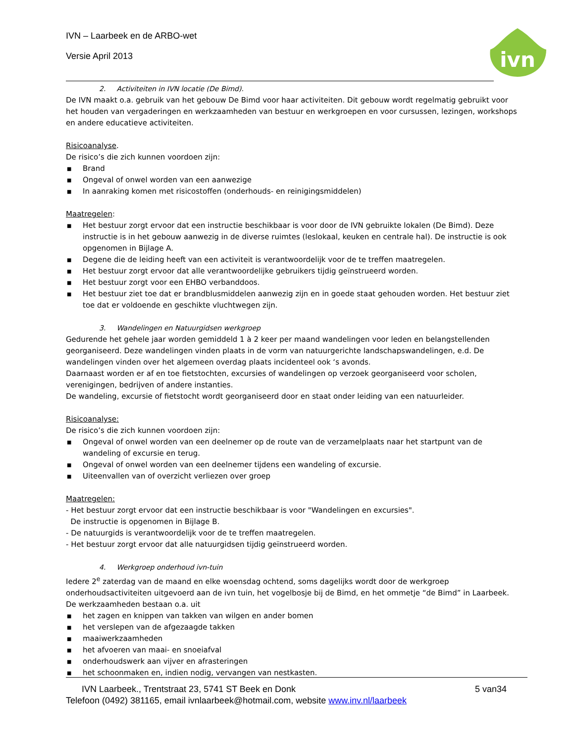IVN – Laarbeek en de ARBO-wet
Versie April 2013
ivn
2. Activiteiten in IVN locatie (De Bimd).
De IVN maakt o.a. gebruik van het gebouw De Bimd voor haar activiteiten. Dit gebouw wordt regelmatig gebruikt voor het houden van vergaderingen en werkzaamheden van bestuur en werkgroepen en voor cursussen, lezingen, workshops en andere educatieve activiteiten.
Risicoanalyse.
De risico’s die zich kunnen voordoen zijn:
■ Brand
■ Ongeval of onwel worden van een aanwezige
■ In aanraking komen met risicostoffen (onderhouds- en reinigingsmiddelen)
Maatregelen:
■ Het bestuur zorgt ervoor dat een instructie beschikbaar is voor door de IVN gebruikte lokalen (De Bimd). Deze instructie is in het gebouw aanwezig in de diverse ruimtes (leslokaal, keuken en centrale hal). De instructie is ook opgenomen in Bijlage A.
■ Degene die de leiding heeft van een activiteit is verantwoordelijk voor de te treffen maatregelen.
■ Het bestuur zorgt ervoor dat alle verantwoordelijke gebruikers tijdig geïnstrueerd worden.
■ Het bestuur zorgt voor een EHBO verbanddoos.
■ Het bestuur ziet toe dat er brandblusmiddelen aanwezig zijn en in goede staat gehouden worden. Het bestuur ziet toe dat er voldoende en geschikte vluchtwegen zijn.
3. Wandelingen en Natuurgidsen werkgroep
Gedurende het gehele jaar worden gemiddeld 1 à 2 keer per maand wandelingen voor leden en belangstellenden georganiseerd. Deze wandelingen vinden plaats in de vorm van natuurgerichte landschapswandelingen, e.d. De wandelingen vinden over het algemeen overdag plaats incidenteel ook ‘s avonds.
Daarnaast worden er af en toe fietstochten, excursies of wandelingen op verzoek georganiseerd voor scholen, verenigingen, bedrijven of andere instanties.
De wandeling, excursie of fietstocht wordt georganiseerd door en staat onder leiding van een natuurleider.
Risicoanalyse:
De risico’s die zich kunnen voordoen zijn:
■ Ongeval of onwel worden van een deelnemer op de route van de verzamelplaats naar het startpunt van de wandeling of excursie en terug.
■ Ongeval of onwel worden van een deelnemer tijdens een wandeling of excursie.
■ Uiteenvallen van of overzicht verliezen over groep
Maatregelen:
- Het bestuur zorgt ervoor dat een instructie beschikbaar is voor "Wandelingen en excursies".
De instructie is opgenomen in Bijlage B.
- De natuurgids is verantwoordelijk voor de te treffen maatregelen.
- Het bestuur zorgt ervoor dat alle natuurgidsen tijdig geïnstrueerd worden.
4. Werkgroep onderhoud ivn-tuin
Iedere 2<sup>e</sup> zaterdag van de maand en elke woensdag ochtend, soms dagelijks wordt door de werkgroep onderhoudsactiviteiten uitgevoerd aan de ivn tuin, het vogelbosje bij de Bimd, en het ommetje “de Bimd” in Laarbeek.
De werkzaamheden bestaan o.a. uit
■ het zagen en knippen van takken van wilgen en ander bomen
■ het verslepen van de afgezaagde takken
■ maaiwerkzaamheden
■ het afvoeren van maai- en snoeiafval
■ onderhoudswerk aan vijver en afrasteringen
■ het schoonmaken en, indien nodig, vervangen van nestkasten.
IVN Laarbeek., Trentstraat 23, 5741 ST Beek en Donk 5 van34
Telefoon (0492) 381165, email ivnlaarbeek@hotmail.com, website www.inv.nl/laarbeek